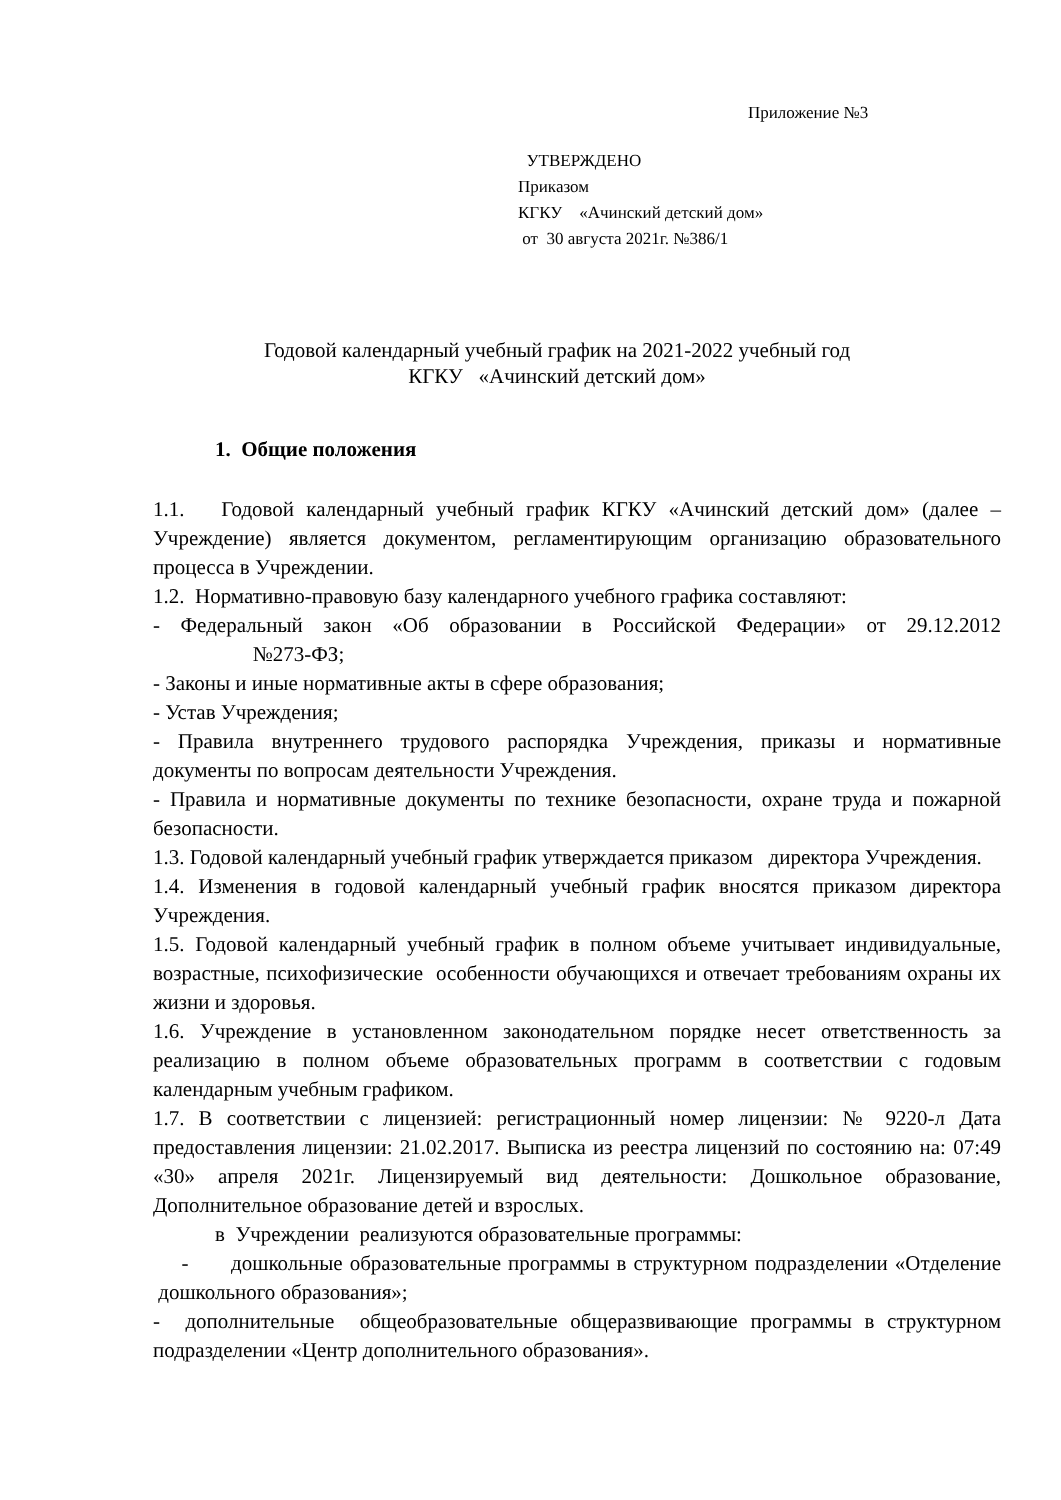Приложение №3
УТВЕРЖДЕНО
Приказом
КГКУ «Ачинский детский дом»
от 30 августа 2021г. №386/1
Годовой календарный учебный график на 2021-2022 учебный год
КГКУ «Ачинский детский дом»
1. Общие положения
1.1. Годовой календарный учебный график КГКУ «Ачинский детский дом» (далее – Учреждение) является документом, регламентирующим организацию образовательного процесса в Учреждении.
1.2. Нормативно-правовую базу календарного учебного графика составляют:
- Федеральный закон «Об образовании в Российской Федерации» от 29.12.2012 №273-ФЗ;
- Законы и иные нормативные акты в сфере образования;
- Устав Учреждения;
- Правила внутреннего трудового распорядка Учреждения, приказы и нормативные документы по вопросам деятельности Учреждения.
- Правила и нормативные документы по технике безопасности, охране труда и пожарной безопасности.
1.3. Годовой календарный учебный график утверждается приказом директора Учреждения.
1.4. Изменения в годовой календарный учебный график вносятся приказом директора Учреждения.
1.5. Годовой календарный учебный график в полном объеме учитывает индивидуальные, возрастные, психофизические особенности обучающихся и отвечает требованиям охраны их жизни и здоровья.
1.6. Учреждение в установленном законодательном порядке несет ответственность за реализацию в полном объеме образовательных программ в соответствии с годовым календарным учебным графиком.
1.7. В соответствии с лицензией: регистрационный номер лицензии: № 9220-л Дата предоставления лицензии: 21.02.2017. Выписка из реестра лицензий по состоянию на: 07:49 «30» апреля 2021г. Лицензируемый вид деятельности: Дошкольное образование, Дополнительное образование детей и взрослых.
в Учреждении реализуются образовательные программы:
- дошкольные образовательные программы в структурном подразделении «Отделение дошкольного образования»;
- дополнительные общеобразовательные общеразвивающие программы в структурном подразделении «Центр дополнительного образования».